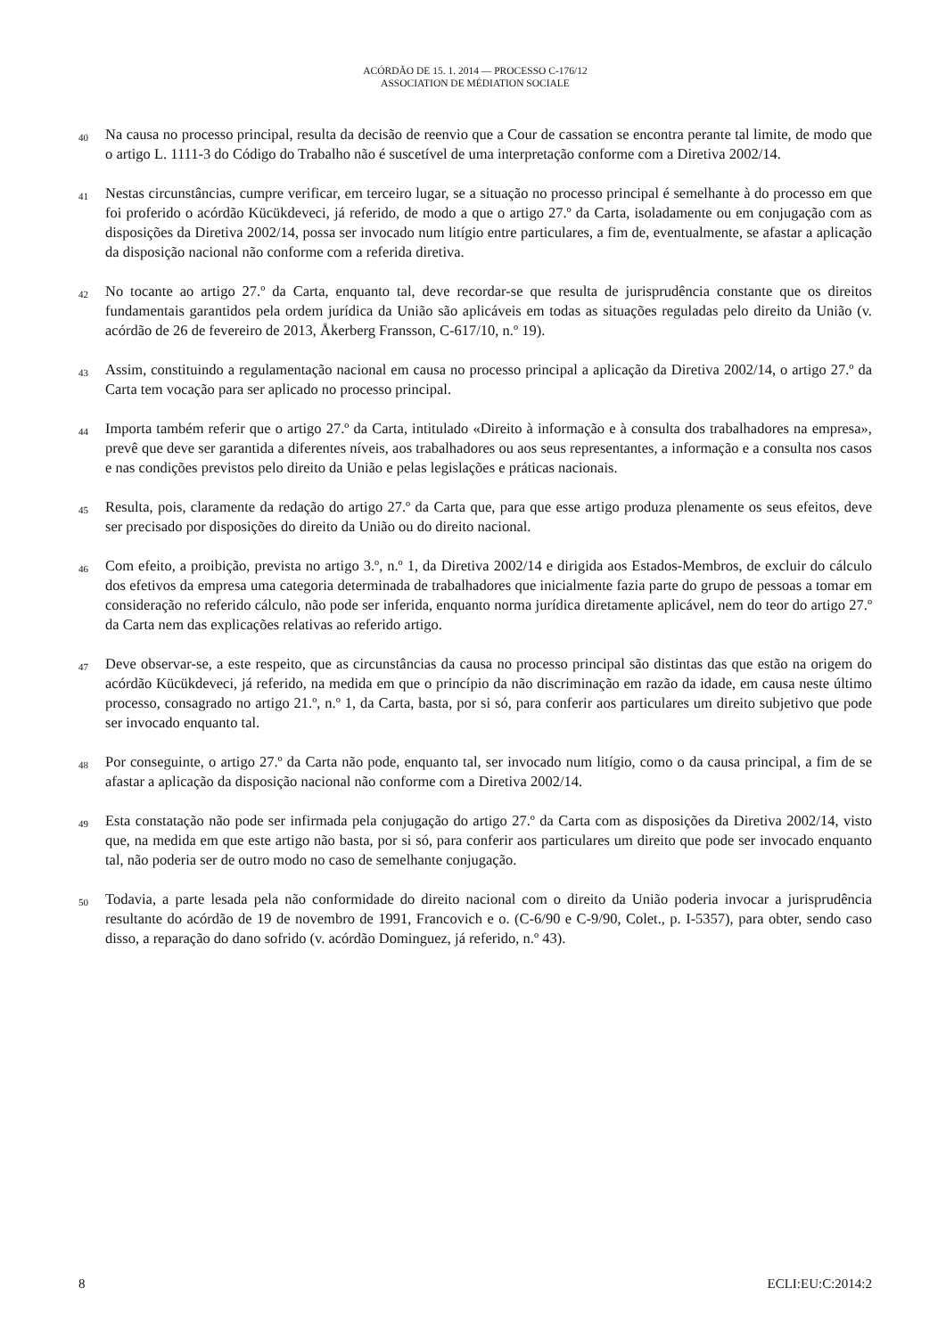ACÓRDÃO DE 15. 1. 2014 — PROCESSO C-176/12
ASSOCIATION DE MÉDIATION SOCIALE
40
Na causa no processo principal, resulta da decisão de reenvio que a Cour de cassation se encontra perante tal limite, de modo que o artigo L. 1111-3 do Código do Trabalho não é suscetível de uma interpretação conforme com a Diretiva 2002/14.
41
Nestas circunstâncias, cumpre verificar, em terceiro lugar, se a situação no processo principal é semelhante à do processo em que foi proferido o acórdão Kücükdeveci, já referido, de modo a que o artigo 27.º da Carta, isoladamente ou em conjugação com as disposições da Diretiva 2002/14, possa ser invocado num litígio entre particulares, a fim de, eventualmente, se afastar a aplicação da disposição nacional não conforme com a referida diretiva.
42
No tocante ao artigo 27.º da Carta, enquanto tal, deve recordar-se que resulta de jurisprudência constante que os direitos fundamentais garantidos pela ordem jurídica da União são aplicáveis em todas as situações reguladas pelo direito da União (v. acórdão de 26 de fevereiro de 2013, Åkerberg Fransson, C-617/10, n.º 19).
43
Assim, constituindo a regulamentação nacional em causa no processo principal a aplicação da Diretiva 2002/14, o artigo 27.º da Carta tem vocação para ser aplicado no processo principal.
44
Importa também referir que o artigo 27.º da Carta, intitulado «Direito à informação e à consulta dos trabalhadores na empresa», prevê que deve ser garantida a diferentes níveis, aos trabalhadores ou aos seus representantes, a informação e a consulta nos casos e nas condições previstos pelo direito da União e pelas legislações e práticas nacionais.
45
Resulta, pois, claramente da redação do artigo 27.º da Carta que, para que esse artigo produza plenamente os seus efeitos, deve ser precisado por disposições do direito da União ou do direito nacional.
46
Com efeito, a proibição, prevista no artigo 3.º, n.º 1, da Diretiva 2002/14 e dirigida aos Estados-Membros, de excluir do cálculo dos efetivos da empresa uma categoria determinada de trabalhadores que inicialmente fazia parte do grupo de pessoas a tomar em consideração no referido cálculo, não pode ser inferida, enquanto norma jurídica diretamente aplicável, nem do teor do artigo 27.º da Carta nem das explicações relativas ao referido artigo.
47
Deve observar-se, a este respeito, que as circunstâncias da causa no processo principal são distintas das que estão na origem do acórdão Kücükdeveci, já referido, na medida em que o princípio da não discriminação em razão da idade, em causa neste último processo, consagrado no artigo 21.º, n.º 1, da Carta, basta, por si só, para conferir aos particulares um direito subjetivo que pode ser invocado enquanto tal.
48
Por conseguinte, o artigo 27.º da Carta não pode, enquanto tal, ser invocado num litígio, como o da causa principal, a fim de se afastar a aplicação da disposição nacional não conforme com a Diretiva 2002/14.
49
Esta constatação não pode ser infirmada pela conjugação do artigo 27.º da Carta com as disposições da Diretiva 2002/14, visto que, na medida em que este artigo não basta, por si só, para conferir aos particulares um direito que pode ser invocado enquanto tal, não poderia ser de outro modo no caso de semelhante conjugação.
50
Todavia, a parte lesada pela não conformidade do direito nacional com o direito da União poderia invocar a jurisprudência resultante do acórdão de 19 de novembro de 1991, Francovich e o. (C-6/90 e C-9/90, Colet., p. I-5357), para obter, sendo caso disso, a reparação do dano sofrido (v. acórdão Dominguez, já referido, n.º 43).
8 ECLI:EU:C:2014:2